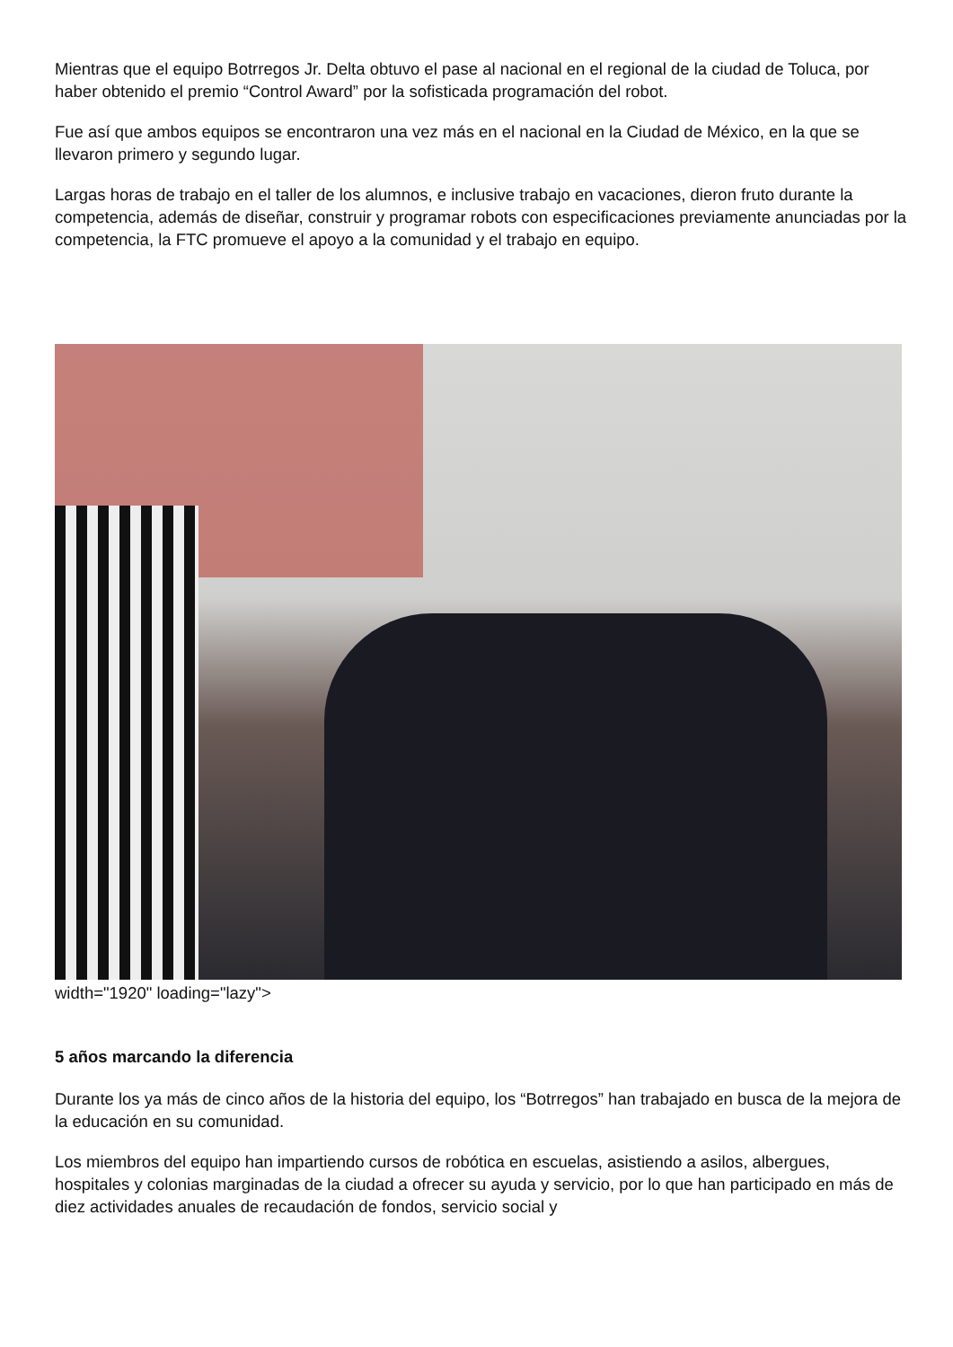Mientras que el equipo Botrregos Jr. Delta obtuvo el pase al nacional en el regional de la ciudad de Toluca, por haber obtenido el premio “Control Award” por la sofisticada programación del robot.
Fue así que ambos equipos se encontraron una vez más en el nacional en la Ciudad de México, en la que se llevaron primero y segundo lugar.
Largas horas de trabajo en el taller de los alumnos, e inclusive trabajo en vacaciones, dieron fruto durante la competencia, además de diseñar, construir y programar robots con especificaciones previamente anunciadas por la competencia, la FTC promueve el apoyo a la comunidad y el trabajo en equipo.
width="1920" loading="lazy">
5 años marcando la diferencia
Durante los ya más de cinco años de la historia del equipo, los “Botrregos” han trabajado en busca de la mejora de la educación en su comunidad.
Los miembros del equipo han impartiendo cursos de robótica en escuelas, asistiendo a asilos, albergues, hospitales y colonias marginadas de la ciudad a ofrecer su ayuda y servicio, por lo que han participado en más de diez actividades anuales de recaudación de fondos, servicio social y